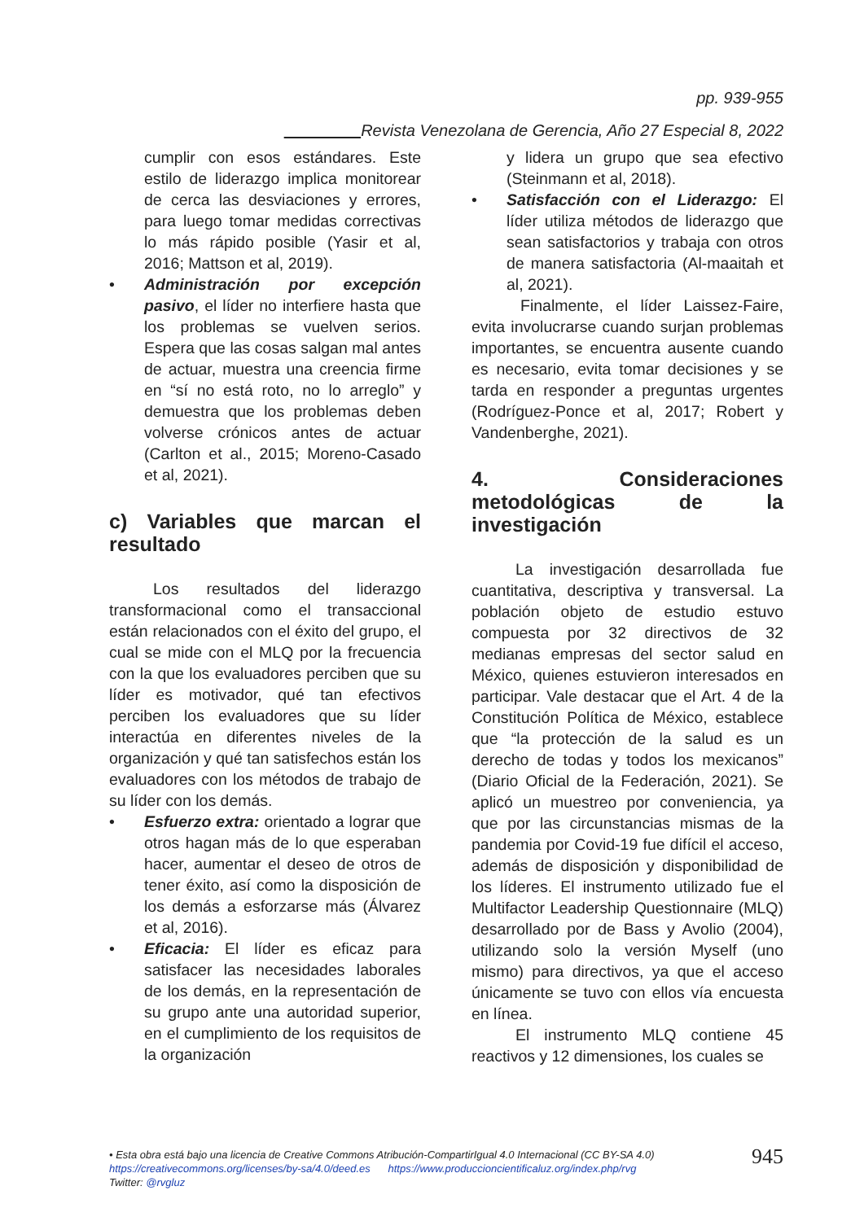pp. 939-955
Revista Venezolana de Gerencia, Año 27 Especial 8, 2022
cumplir con esos estándares. Este estilo de liderazgo implica monitorear de cerca las desviaciones y errores, para luego tomar medidas correctivas lo más rápido posible (Yasir et al, 2016; Mattson et al, 2019).
• Administración por excepción pasivo, el líder no interfiere hasta que los problemas se vuelven serios. Espera que las cosas salgan mal antes de actuar, muestra una creencia firme en “sí no está roto, no lo arreglo” y demuestra que los problemas deben volverse crónicos antes de actuar (Carlton et al., 2015; Moreno-Casado et al, 2021).
c) Variables que marcan el resultado
Los resultados del liderazgo transformacional como el transaccional están relacionados con el éxito del grupo, el cual se mide con el MLQ por la frecuencia con la que los evaluadores perciben que su líder es motivador, qué tan efectivos perciben los evaluadores que su líder interactúa en diferentes niveles de la organización y qué tan satisfechos están los evaluadores con los métodos de trabajo de su líder con los demás.
• Esfuerzo extra: orientado a lograr que otros hagan más de lo que esperaban hacer, aumentar el deseo de otros de tener éxito, así como la disposición de los demás a esforzarse más (Álvarez et al, 2016).
• Eficacia: El líder es eficaz para satisfacer las necesidades laborales de los demás, en la representación de su grupo ante una autoridad superior, en el cumplimiento de los requisitos de la organización
y lidera un grupo que sea efectivo (Steinmann et al, 2018).
• Satisfacción con el Liderazgo: El líder utiliza métodos de liderazgo que sean satisfactorios y trabaja con otros de manera satisfactoria (Al-maaitah et al, 2021).
Finalmente, el líder Laissez-Faire, evita involucrarse cuando surjan problemas importantes, se encuentra ausente cuando es necesario, evita tomar decisiones y se tarda en responder a preguntas urgentes (Rodríguez-Ponce et al, 2017; Robert y Vandenberghe, 2021).
4. Consideraciones metodológicas de la investigación
La investigación desarrollada fue cuantitativa, descriptiva y transversal. La población objeto de estudio estuvo compuesta por 32 directivos de 32 medianas empresas del sector salud en México, quienes estuvieron interesados en participar. Vale destacar que el Art. 4 de la Constitución Política de México, establece que “la protección de la salud es un derecho de todas y todos los mexicanos” (Diario Oficial de la Federación, 2021). Se aplicó un muestreo por conveniencia, ya que por las circunstancias mismas de la pandemia por Covid-19 fue difícil el acceso, además de disposición y disponibilidad de los líderes. El instrumento utilizado fue el Multifactor Leadership Questionnaire (MLQ) desarrollado por de Bass y Avolio (2004), utilizando solo la versión Myself (uno mismo) para directivos, ya que el acceso únicamente se tuvo con ellos vía encuesta en línea.
El instrumento MLQ contiene 45 reactivos y 12 dimensiones, los cuales se
• Esta obra está bajo una licencia de Creative Commons Atribución-CompartirIgual 4.0 Internacional (CC BY-SA 4.0)
https://creativecommons.org/licenses/by-sa/4.0/deed.es https://www.produccioncientificaluz.org/index.php/rvg
Twitter: @rvgluz
945